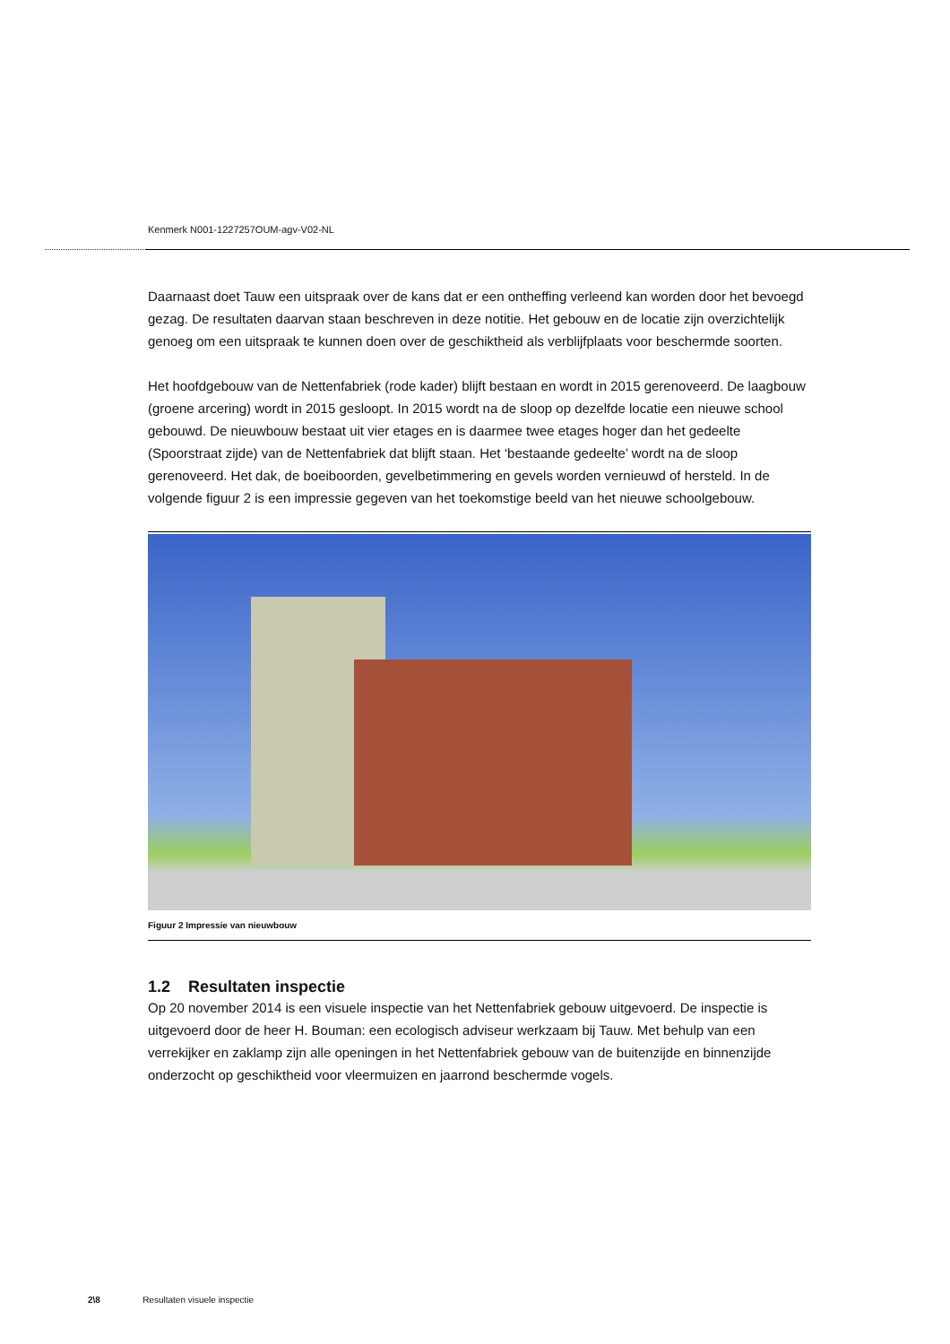Kenmerk N001-1227257OUM-agv-V02-NL
Daarnaast doet Tauw een uitspraak over de kans dat er een ontheffing verleend kan worden door het bevoegd gezag. De resultaten daarvan staan beschreven in deze notitie. Het gebouw en de locatie zijn overzichtelijk genoeg om een uitspraak te kunnen doen over de geschiktheid als verblijfplaats voor beschermde soorten.
Het hoofdgebouw van de Nettenfabriek (rode kader) blijft bestaan en wordt in 2015 gerenoveerd. De laagbouw (groene arcering) wordt in 2015 gesloopt. In 2015 wordt na de sloop op dezelfde locatie een nieuwe school gebouwd. De nieuwbouw bestaat uit vier etages en is daarmee twee etages hoger dan het gedeelte (Spoorstraat zijde) van de Nettenfabriek dat blijft staan. Het ‘bestaande gedeelte’ wordt na de sloop gerenoveerd. Het dak, de boeiboorden, gevelbetimmering en gevels worden vernieuwd of hersteld. In de volgende figuur 2 is een impressie gegeven van het toekomstige beeld van het nieuwe schoolgebouw.
Figuur 2 Impressie van nieuwbouw
1.2 Resultaten inspectie
Op 20 november 2014 is een visuele inspectie van het Nettenfabriek gebouw uitgevoerd. De inspectie is uitgevoerd door de heer H. Bouman: een ecologisch adviseur werkzaam bij Tauw. Met behulp van een verrekijker en zaklamp zijn alle openingen in het Nettenfabriek gebouw van de buitenzijde en binnenzijde onderzocht op geschiktheid voor vleermuizen en jaarrond beschermde vogels.
2\8 Resultaten visuele inspectie